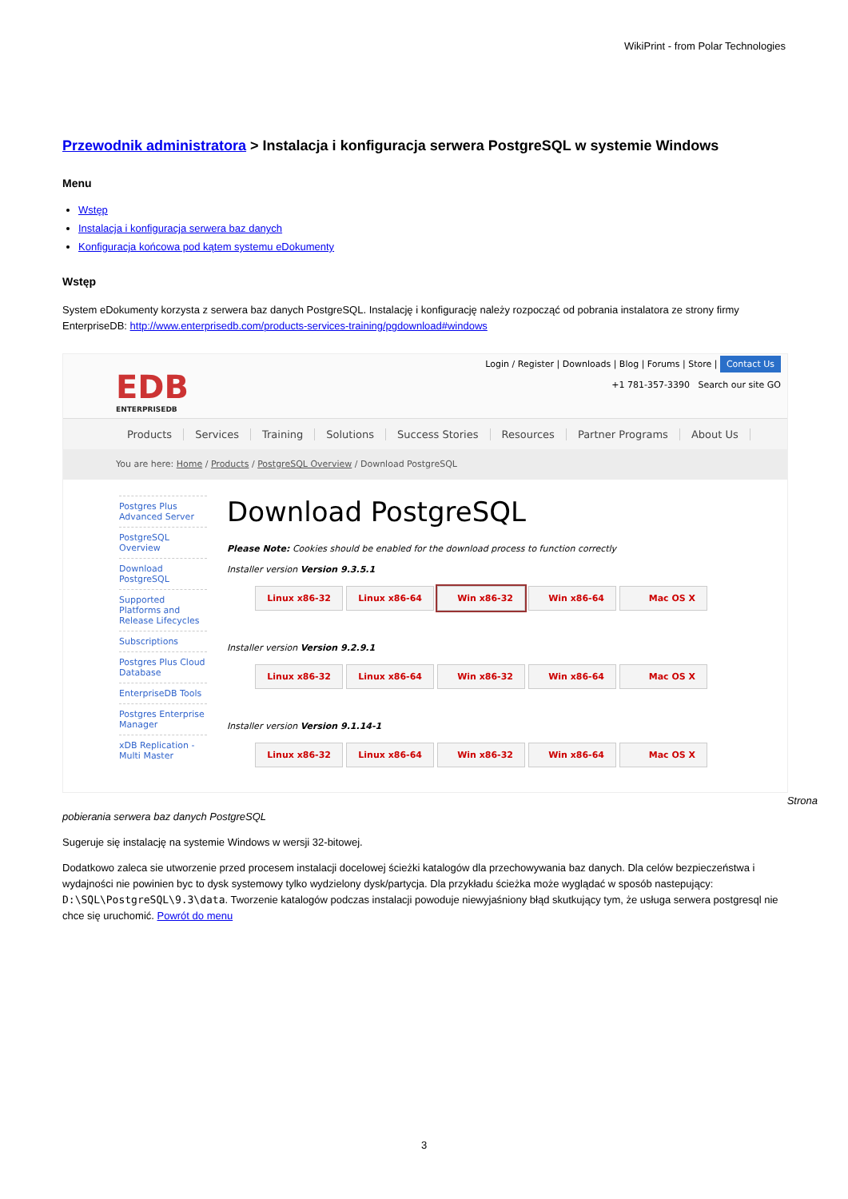WikiPrint - from Polar Technologies
Przewodnik administratora > Instalacja i konfiguracja serwera PostgreSQL w systemie Windows
Menu
Wstęp
Instalacja i konfiguracja serwera baz danych
Konfiguracja końcowa pod kątem systemu eDokumenty
Wstęp
System eDokumenty korzysta z serwera baz danych PostgreSQL. Instalację i konfigurację należy rozpocząć od pobrania instalatora ze strony firmy EnterpriseDB: http://www.enterprisedb.com/products-services-training/pgdownload#windows
EDB
ENTERPRISEDB
Login / Register | Downloads | Blog | Forums | Store | Contact Us
+1 781-357-3390 Search our site GO
Products Services Training Solutions Success Stories Resources Partner Programs About Us
You are here: Home / Products / PostgreSQL Overview / Download PostgreSQL
Postgres Plus Advanced Server
PostgreSQL Overview
Download PostgreSQL
Supported Platforms and Release Lifecycles
Subscriptions
Postgres Plus Cloud Database
EnterpriseDB Tools
Postgres Enterprise Manager
xDB Replication - Multi Master
Download PostgreSQL
Please Note: Cookies should be enabled for the download process to function correctly
Installer version Version 9.3.5.1
Linux x86-32 Linux x86-64 Win x86-32 Win x86-64 Mac OS X
Installer version Version 9.2.9.1
Linux x86-32 Linux x86-64 Win x86-32 Win x86-64 Mac OS X
Installer version Version 9.1.14-1
Linux x86-32 Linux x86-64 Win x86-32 Win x86-64 Mac OS X
Strona
pobierania serwera baz danych PostgreSQL
Sugeruje się instalację na systemie Windows w wersji 32-bitowej.
Dodatkowo zaleca sie utworzenie przed procesem instalacji docelowej ścieżki katalogów dla przechowywania baz danych. Dla celów bezpieczeństwa i wydajności nie powinien byc to dysk systemowy tylko wydzielony dysk/partycja. Dla przykładu ścieżka może wyglądać w sposób nastepujący: D:\SQL\PostgreSQL\9.3\data. Tworzenie katalogów podczas instalacji powoduje niewyjaśniony błąd skutkujący tym, że usługa serwera postgresql nie chce się uruchomić. Powrót do menu
3